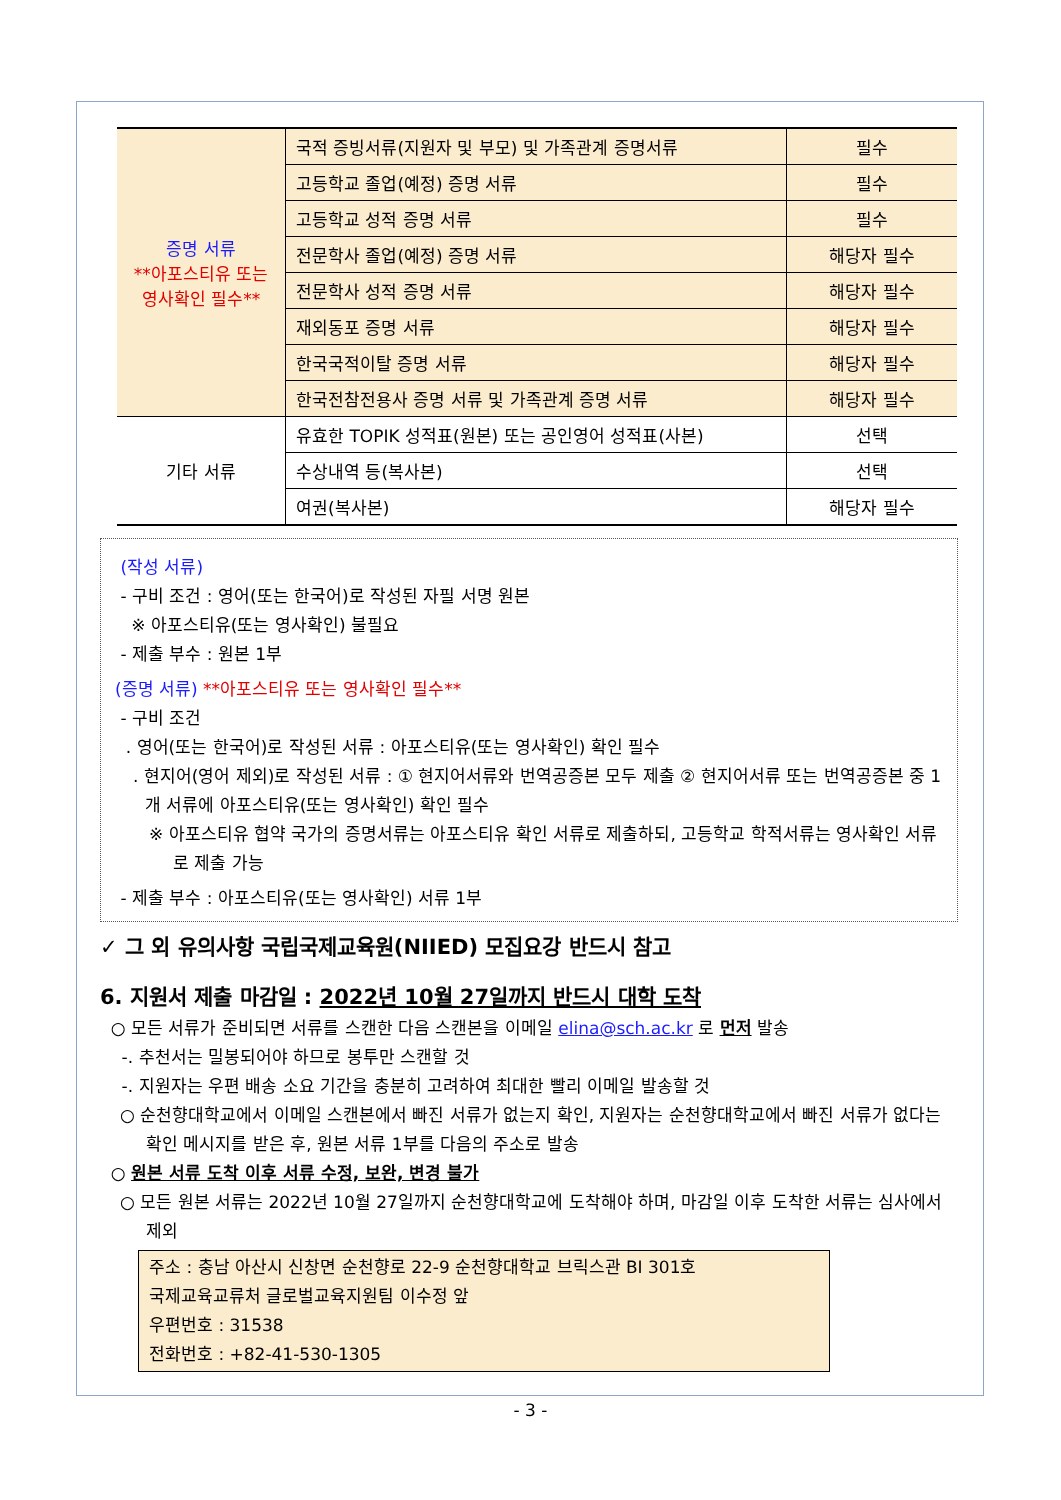| 증명 서류 **아포스티유 또는 영사확인 필수** | 국적 증빙서류(지원자 및 부모) 및 가족관계 증명서류 | 필수 |
| | 고등학교 졸업(예정) 증명 서류 | 필수 |
| | 고등학교 성적 증명 서류 | 필수 |
| | 전문학사 졸업(예정) 증명 서류 | 해당자 필수 |
| | 전문학사 성적 증명 서류 | 해당자 필수 |
| | 재외동포 증명 서류 | 해당자 필수 |
| | 한국국적이탈 증명 서류 | 해당자 필수 |
| | 한국전참전용사 증명 서류 및 가족관계 증명 서류 | 해당자 필수 |
| 기타 서류 | 유효한 TOPIK 성적표(원본) 또는 공인영어 성적표(사본) | 선택 |
| | 수상내역 등(복사본) | 선택 |
| | 여권(복사본) | 해당자 필수 |
(작성 서류)
- 구비 조건 : 영어(또는 한국어)로 작성된 자필 서명 원본
※ 아포스티유(또는 영사확인) 불필요
- 제출 부수 : 원본 1부
(증명 서류) **아포스티유 또는 영사확인 필수**
- 구비 조건
. 영어(또는 한국어)로 작성된 서류 : 아포스티유(또는 영사확인) 확인 필수
. 현지어(영어 제외)로 작성된 서류 : ① 현지어서류와 번역공증본 모두 제출 ② 현지어서류 또는 번역공증본 중 1개 서류에 아포스티유(또는 영사확인) 확인 필수
※ 아포스티유 협약 국가의 증명서류는 아포스티유 확인 서류로 제출하되, 고등학교 학적서류는 영사확인 서류로 제출 가능
- 제출 부수 : 아포스티유(또는 영사확인) 서류 1부
✓ 그 외 유의사항 국립국제교육원(NIIED) 모집요강 반드시 참고
6. 지원서 제출 마감일 : 2022년 10월 27일까지 반드시 대학 도착
○ 모든 서류가 준비되면 서류를 스캔한 다음 스캔본을 이메일 elina@sch.ac.kr 로 먼저 발송
-. 추천서는 밀봉되어야 하므로 봉투만 스캔할 것
-. 지원자는 우편 배송 소요 기간을 충분히 고려하여 최대한 빨리 이메일 발송할 것
○ 순천향대학교에서 이메일 스캔본에서 빠진 서류가 없는지 확인, 지원자는 순천향대학교에서 빠진 서류가 없다는 확인 메시지를 받은 후, 원본 서류 1부를 다음의 주소로 발송
○ 원본 서류 도착 이후 서류 수정, 보완, 변경 불가
○ 모든 원본 서류는 2022년 10월 27일까지 순천향대학교에 도착해야 하며, 마감일 이후 도착한 서류는 심사에서 제외
주소 : 충남 아산시 신창면 순천향로 22-9 순천향대학교 브릭스관 BI 301호
국제교육교류처 글로벌교육지원팀 이수정 앞
우편번호 : 31538
전화번호 : +82-41-530-1305
- 3 -